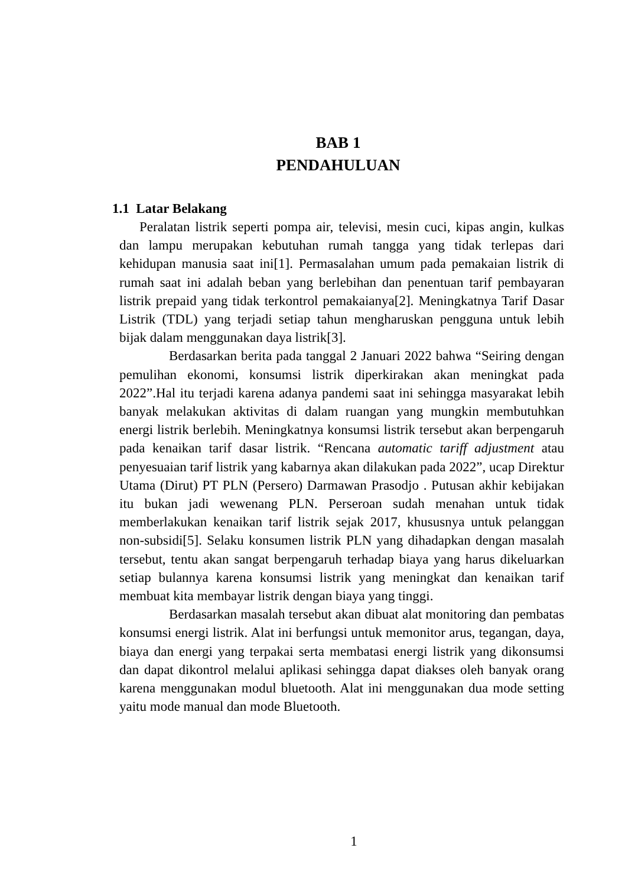BAB 1
PENDAHULUAN
1.1 Latar Belakang
Peralatan listrik seperti pompa air, televisi, mesin cuci, kipas angin, kulkas dan lampu merupakan kebutuhan rumah tangga yang tidak terlepas dari kehidupan manusia saat ini[1]. Permasalahan umum pada pemakaian listrik di rumah saat ini adalah beban yang berlebihan dan penentuan tarif pembayaran listrik prepaid yang tidak terkontrol pemakaianya[2]. Meningkatnya Tarif Dasar Listrik (TDL) yang terjadi setiap tahun mengharuskan pengguna untuk lebih bijak dalam menggunakan daya listrik[3].
Berdasarkan berita pada tanggal 2 Januari 2022 bahwa “Seiring dengan pemulihan ekonomi, konsumsi listrik diperkirakan akan meningkat pada 2022”.Hal itu terjadi karena adanya pandemi saat ini sehingga masyarakat lebih banyak melakukan aktivitas di dalam ruangan yang mungkin membutuhkan energi listrik berlebih. Meningkatnya konsumsi listrik tersebut akan berpengaruh pada kenaikan tarif dasar listrik. “Rencana automatic tariff adjustment atau penyesuaian tarif listrik yang kabarnya akan dilakukan pada 2022”, ucap Direktur Utama (Dirut) PT PLN (Persero) Darmawan Prasodjo . Putusan akhir kebijakan itu bukan jadi wewenang PLN. Perseroan sudah menahan untuk tidak memberlakukan kenaikan tarif listrik sejak 2017, khususnya untuk pelanggan non-subsidi[5]. Selaku konsumen listrik PLN yang dihadapkan dengan masalah tersebut, tentu akan sangat berpengaruh terhadap biaya yang harus dikeluarkan setiap bulannya karena konsumsi listrik yang meningkat dan kenaikan tarif membuat kita membayar listrik dengan biaya yang tinggi.
Berdasarkan masalah tersebut akan dibuat alat monitoring dan pembatas konsumsi energi listrik. Alat ini berfungsi untuk memonitor arus, tegangan, daya, biaya dan energi yang terpakai serta membatasi energi listrik yang dikonsumsi dan dapat dikontrol melalui aplikasi sehingga dapat diakses oleh banyak orang karena menggunakan modul bluetooth. Alat ini menggunakan dua mode setting yaitu mode manual dan mode Bluetooth.
1